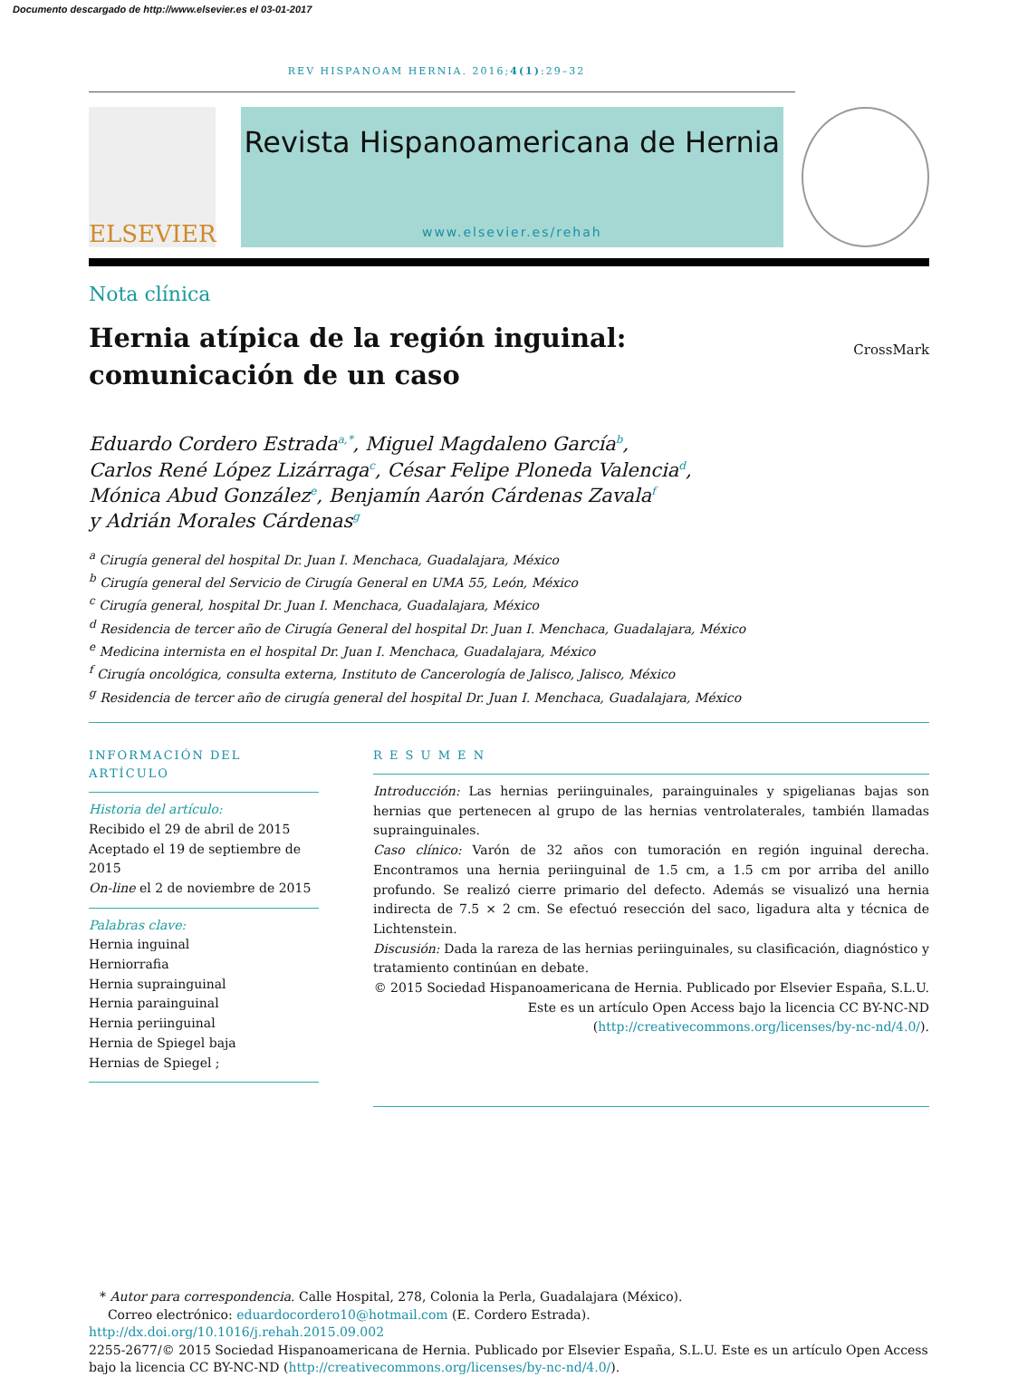Documento descargado de http://www.elsevier.es el 03-01-2017
REV HISPANOAM HERNIA. 2016;4(1):29–32
ELSEVIER
Revista Hispanoamericana de Hernia
www.elsevier.es/rehah
Nota clínica
Hernia atípica de la región inguinal: comunicación de un caso
CrossMark
Eduardo Cordero Estrada<sup>a,*</sup>, Miguel Magdaleno García<sup>b</sup>,
Carlos René López Lizárraga<sup>c</sup>, César Felipe Ploneda Valencia<sup>d</sup>,
Mónica Abud González<sup>e</sup>, Benjamín Aarón Cárdenas Zavala<sup>f</sup>
y Adrián Morales Cárdenas<sup>g</sup>
<sup>a</sup> Cirugía general del hospital Dr. Juan I. Menchaca, Guadalajara, México
<sup>b</sup> Cirugía general del Servicio de Cirugía General en UMA 55, León, México
<sup>c</sup> Cirugía general, hospital Dr. Juan I. Menchaca, Guadalajara, México
<sup>d</sup> Residencia de tercer año de Cirugía General del hospital Dr. Juan I. Menchaca, Guadalajara, México
<sup>e</sup> Medicina internista en el hospital Dr. Juan I. Menchaca, Guadalajara, México
<sup>f</sup> Cirugía oncológica, consulta externa, Instituto de Cancerología de Jalisco, Jalisco, México
<sup>g</sup> Residencia de tercer año de cirugía general del hospital Dr. Juan I. Menchaca, Guadalajara, México
INFORMACIÓN DEL ARTÍCULO
Historia del artículo:
Recibido el 29 de abril de 2015
Aceptado el 19 de septiembre de 2015
On-line el 2 de noviembre de 2015
Palabras clave:
Hernia inguinal
Herniorrafia
Hernia suprainguinal
Hernia parainguinal
Hernia periinguinal
Hernia de Spiegel baja
Hernias de Spiegel ;
R E S U M E N
Introducción: Las hernias periinguinales, parainguinales y spigelianas bajas son hernias que pertenecen al grupo de las hernias ventrolaterales, también llamadas suprainguinales.
Caso clínico: Varón de 32 años con tumoración en región inguinal derecha. Encontramos una hernia periinguinal de 1.5 cm, a 1.5 cm por arriba del anillo profundo. Se realizó cierre primario del defecto. Además se visualizó una hernia indirecta de 7.5 × 2 cm. Se efectuó resección del saco, ligadura alta y técnica de Lichtenstein.
Discusión: Dada la rareza de las hernias periinguinales, su clasificación, diagnóstico y tratamiento continúan en debate.
© 2015 Sociedad Hispanoamericana de Hernia. Publicado por Elsevier España, S.L.U. Este es un artículo Open Access bajo la licencia CC BY-NC-ND (http://creativecommons.org/licenses/by-nc-nd/4.0/).
* Autor para correspondencia. Calle Hospital, 278, Colonia la Perla, Guadalajara (México).
Correo electrónico: eduardocordero10@hotmail.com (E. Cordero Estrada).
http://dx.doi.org/10.1016/j.rehah.2015.09.002
2255-2677/© 2015 Sociedad Hispanoamericana de Hernia. Publicado por Elsevier España, S.L.U. Este es un artículo Open Access bajo la licencia CC BY-NC-ND (http://creativecommons.org/licenses/by-nc-nd/4.0/).